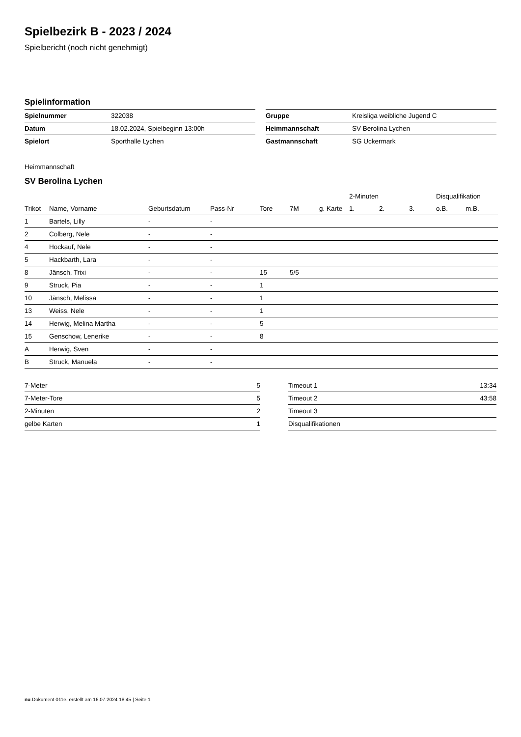Spielbezirk B - 2023 / 2024
Spielbericht (noch nicht genehmigt)
Spielinformation
| Spielnummer | 322038 |
| Datum | 18.02.2024, Spielbeginn 13:00h |
| Spielort | Sporthalle Lychen |
| Gruppe | Kreisliga weibliche Jugend C |
| Heimmannschaft | SV Berolina Lychen |
| Gastmannschaft | SG Uckermark |
Heimmannschaft
SV Berolina Lychen
| | | | | | | | | 2-Minuten | | | Disqualifikation | |
| --- | --- | --- | --- | --- | --- | --- | --- | --- | --- | --- | --- | --- |
| Trikot | Name, Vorname | Geburtsdatum | Pass-Nr | Tore | 7M | g. Karte | | 1. | 2. | 3. | o.B. | m.B. |
| 1 | Bartels, Lilly | - | - | | | | | | | | | |
| 2 | Colberg, Nele | - | - | | | | | | | | | |
| 4 | Hockauf, Nele | - | - | | | | | | | | | |
| 5 | Hackbarth, Lara | - | - | | | | | | | | | |
| 8 | Jänsch, Trixi | - | - | 15 | 5/5 | | | | | | | |
| 9 | Struck, Pia | - | - | 1 | | | | | | | | |
| 10 | Jänsch, Melissa | - | - | 1 | | | | | | | | |
| 13 | Weiss, Nele | - | - | 1 | | | | | | | | |
| 14 | Herwig, Melina Martha | - | - | 5 | | | | | | | | |
| 15 | Genschow, Lenerike | - | - | 8 | | | | | | | | |
| A | Herwig, Sven | - | - | | | | | | | | | |
| B | Struck, Manuela | - | - | | | | | | | | | |
| 7-Meter | 5 |
| 7-Meter-Tore | 5 |
| 2-Minuten | 2 |
| gelbe Karten | 1 |
| Timeout 1 | 13:34 |
| Timeout 2 | 43:58 |
| Timeout 3 | |
| Disqualifikationen | |
nu.Dokument 011e, erstellt am 16.07.2024 18:45 | Seite 1